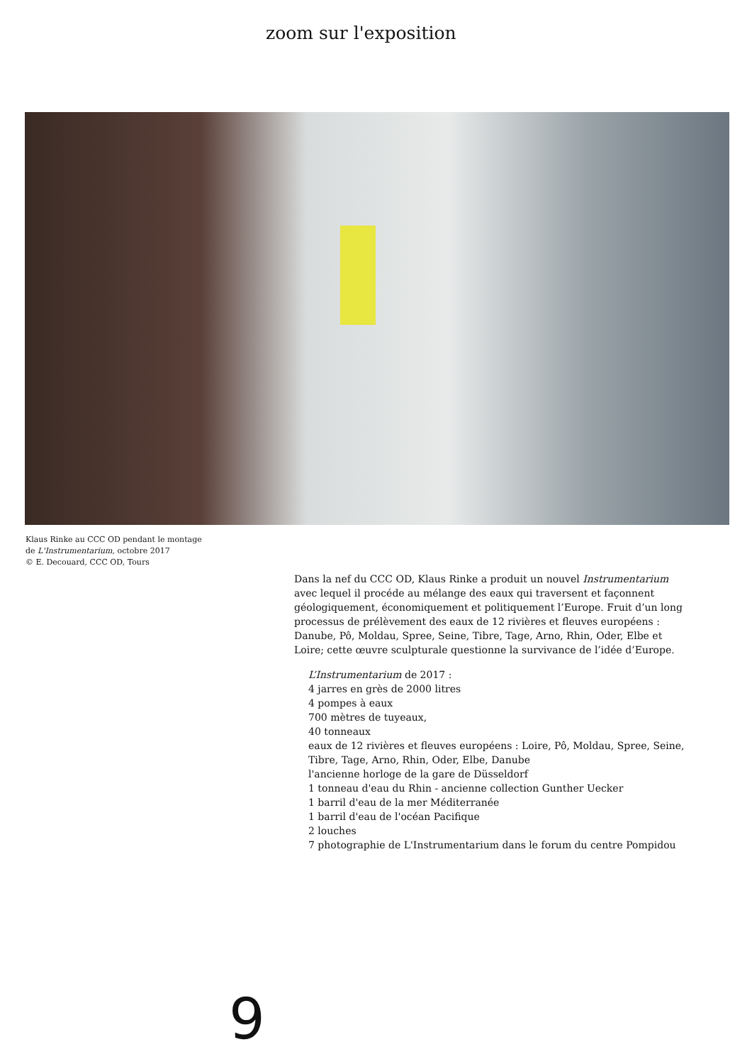zoom sur l'exposition
Klaus Rinke au CCC OD pendant le montage
de L'Instrumentarium, octobre 2017
© E. Decouard, CCC OD, Tours
Dans la nef du CCC OD, Klaus Rinke a produit un nouvel Instrumentarium avec lequel il procéde au mélange des eaux qui traversent et façonnent géologiquement, économiquement et politiquement l’Europe. Fruit d’un long processus de prélèvement des eaux de 12 rivières et fleuves européens : Danube, Pô, Moldau, Spree, Seine, Tibre, Tage, Arno, Rhin, Oder, Elbe et Loire; cette œuvre sculpturale questionne la survivance de l’idée d’Europe.
L’Instrumentarium de 2017 :
4 jarres en grès de 2000 litres
4 pompes à eaux
700 mètres de tuyeaux,
40 tonneaux
eaux de 12 rivières et fleuves européens : Loire, Pô, Moldau, Spree, Seine, Tibre, Tage, Arno, Rhin, Oder, Elbe, Danube
l'ancienne horloge de la gare de Düsseldorf
1 tonneau d'eau du Rhin - ancienne collection Gunther Uecker
1 barril d'eau de la mer Méditerranée
1 barril d'eau de l'océan Pacifique
2 louches
7 photographie de L'Instrumentarium dans le forum du centre Pompidou
9